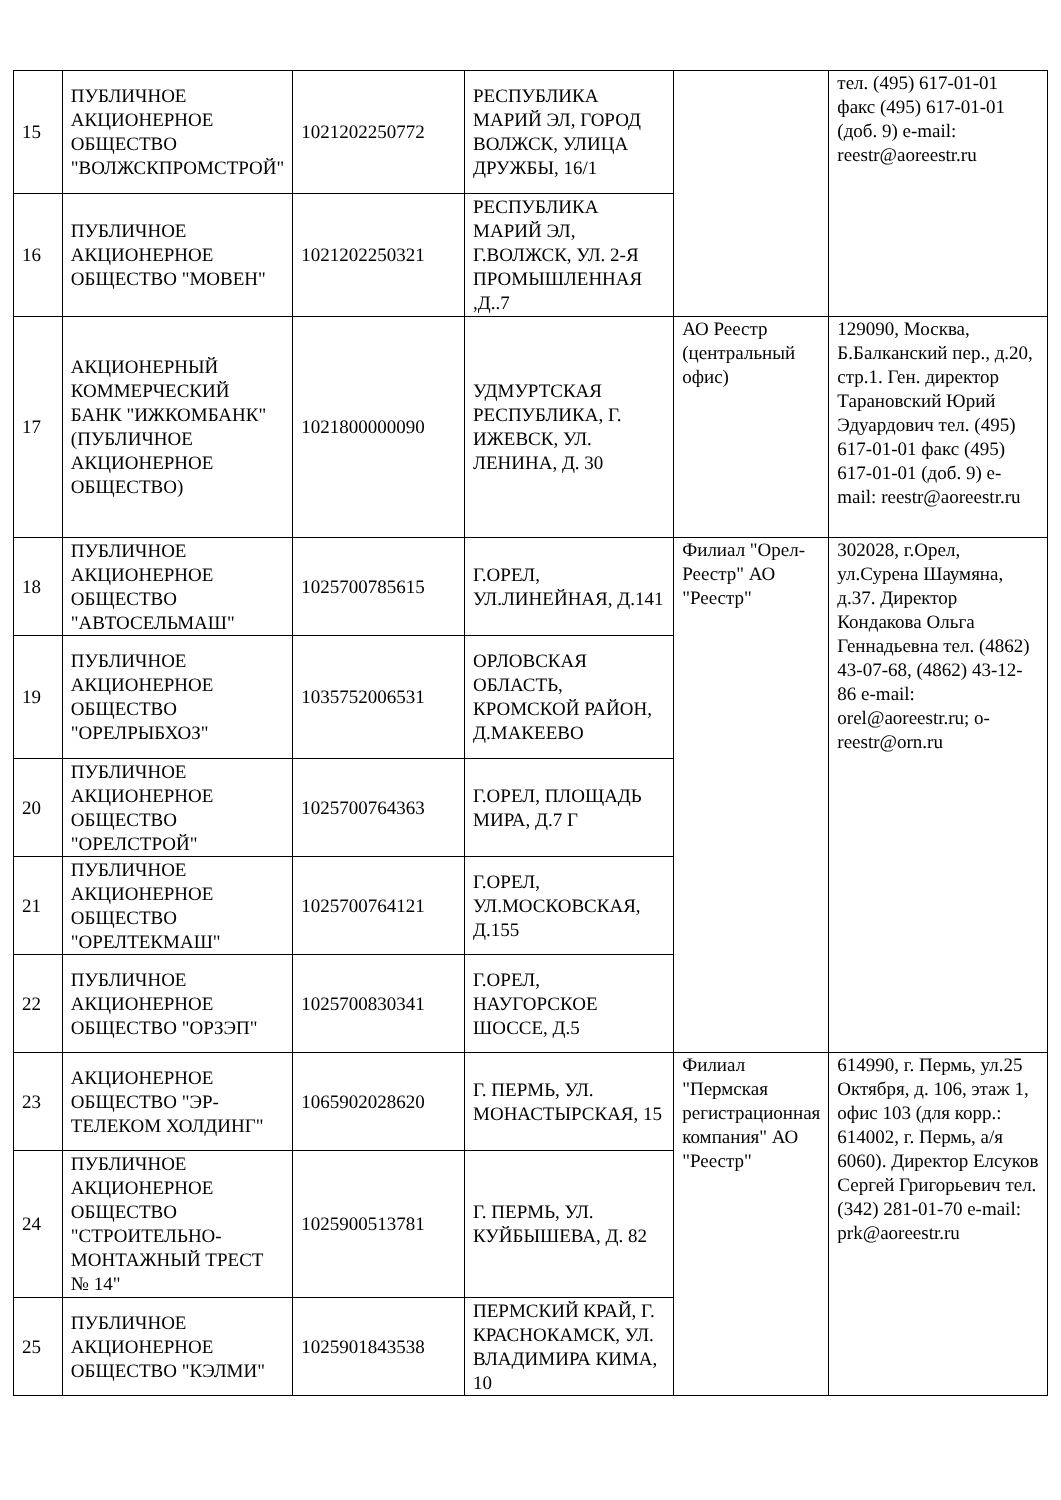| 15 | ПУБЛИЧНОЕ АКЦИОНЕРНОЕ ОБЩЕСТВО "ВОЛЖСКПРОМСТРОЙ" | 1021202250772 | РЕСПУБЛИКА МАРИЙ ЭЛ, ГОРОД ВОЛЖСК, УЛИЦА ДРУЖБЫ, 16/1 | | тел. (495) 617-01-01 факс (495) 617-01-01 (доб. 9) e-mail: reestr@aoreestr.ru |
| 16 | ПУБЛИЧНОЕ АКЦИОНЕРНОЕ ОБЩЕСТВО "МОВЕН" | 1021202250321 | РЕСПУБЛИКА МАРИЙ ЭЛ, Г.ВОЛЖСК, УЛ. 2-Я ПРОМЫШЛЕННАЯ ,Д..7 | | |
| 17 | АКЦИОНЕРНЫЙ КОММЕРЧЕСКИЙ БАНК "ИЖКОМБАНК" (ПУБЛИЧНОЕ АКЦИОНЕРНОЕ ОБЩЕСТВО) | 1021800000090 | УДМУРТСКАЯ РЕСПУБЛИКА, Г. ИЖЕВСК, УЛ. ЛЕНИНА, Д. 30 | АО Реестр (центральный офис) | 129090, Москва, Б.Балканский пер., д.20, стр.1. Ген. директор Тарановский Юрий Эдуардович тел. (495) 617-01-01 факс (495) 617-01-01 (доб. 9) e-mail: reestr@aoreestr.ru |
| 18 | ПУБЛИЧНОЕ АКЦИОНЕРНОЕ ОБЩЕСТВО "АВТОСЕЛЬМАШ" | 1025700785615 | Г.ОРЕЛ, УЛ.ЛИНЕЙНАЯ, Д.141 | Филиал "Орел-Реестр" АО "Реестр" | 302028, г.Орел, ул.Сурена Шаумяна, д.37. Директор Кондакова Ольга Геннадьевна тел. (4862) 43-07-68, (4862) 43-12-86 e-mail: orel@aoreestr.ru; o-reestr@orn.ru |
| 19 | ПУБЛИЧНОЕ АКЦИОНЕРНОЕ ОБЩЕСТВО "ОРЕЛРЫБХОЗ" | 1035752006531 | ОРЛОВСКАЯ ОБЛАСТЬ, КРОМСКОЙ РАЙОН, Д.МАКЕЕВО | | |
| 20 | ПУБЛИЧНОЕ АКЦИОНЕРНОЕ ОБЩЕСТВО "ОРЕЛСТРОЙ" | 1025700764363 | Г.ОРЕЛ, ПЛОЩАДЬ МИРА, Д.7 Г | | |
| 21 | ПУБЛИЧНОЕ АКЦИОНЕРНОЕ ОБЩЕСТВО "ОРЕЛТЕКМАШ" | 1025700764121 | Г.ОРЕЛ, УЛ.МОСКОВСКАЯ, Д.155 | | |
| 22 | ПУБЛИЧНОЕ АКЦИОНЕРНОЕ ОБЩЕСТВО "ОРЗЭП" | 1025700830341 | Г.ОРЕЛ, НАУГОРСКОЕ ШОССЕ, Д.5 | | |
| 23 | АКЦИОНЕРНОЕ ОБЩЕСТВО "ЭР-ТЕЛЕКОМ ХОЛДИНГ" | 1065902028620 | Г. ПЕРМЬ, УЛ. МОНАСТЫРСКАЯ, 15 | Филиал "Пермская регистрационная компания" АО "Реестр" | 614990, г. Пермь, ул.25 Октября, д. 106, этаж 1, офис 103 (для корр.: 614002, г. Пермь, а/я 6060). Директор Елсуков Сергей Григорьевич тел. (342) 281-01-70 e-mail: prk@aoreestr.ru |
| 24 | ПУБЛИЧНОЕ АКЦИОНЕРНОЕ ОБЩЕСТВО "СТРОИТЕЛЬНО-МОНТАЖНЫЙ ТРЕСТ № 14" | 1025900513781 | Г. ПЕРМЬ, УЛ. КУЙБЫШЕВА, Д. 82 | | |
| 25 | ПУБЛИЧНОЕ АКЦИОНЕРНОЕ ОБЩЕСТВО "КЭЛМИ" | 1025901843538 | ПЕРМСКИЙ КРАЙ, Г. КРАСНОКАМСК, УЛ. ВЛАДИМИРА КИМА, 10 | | |